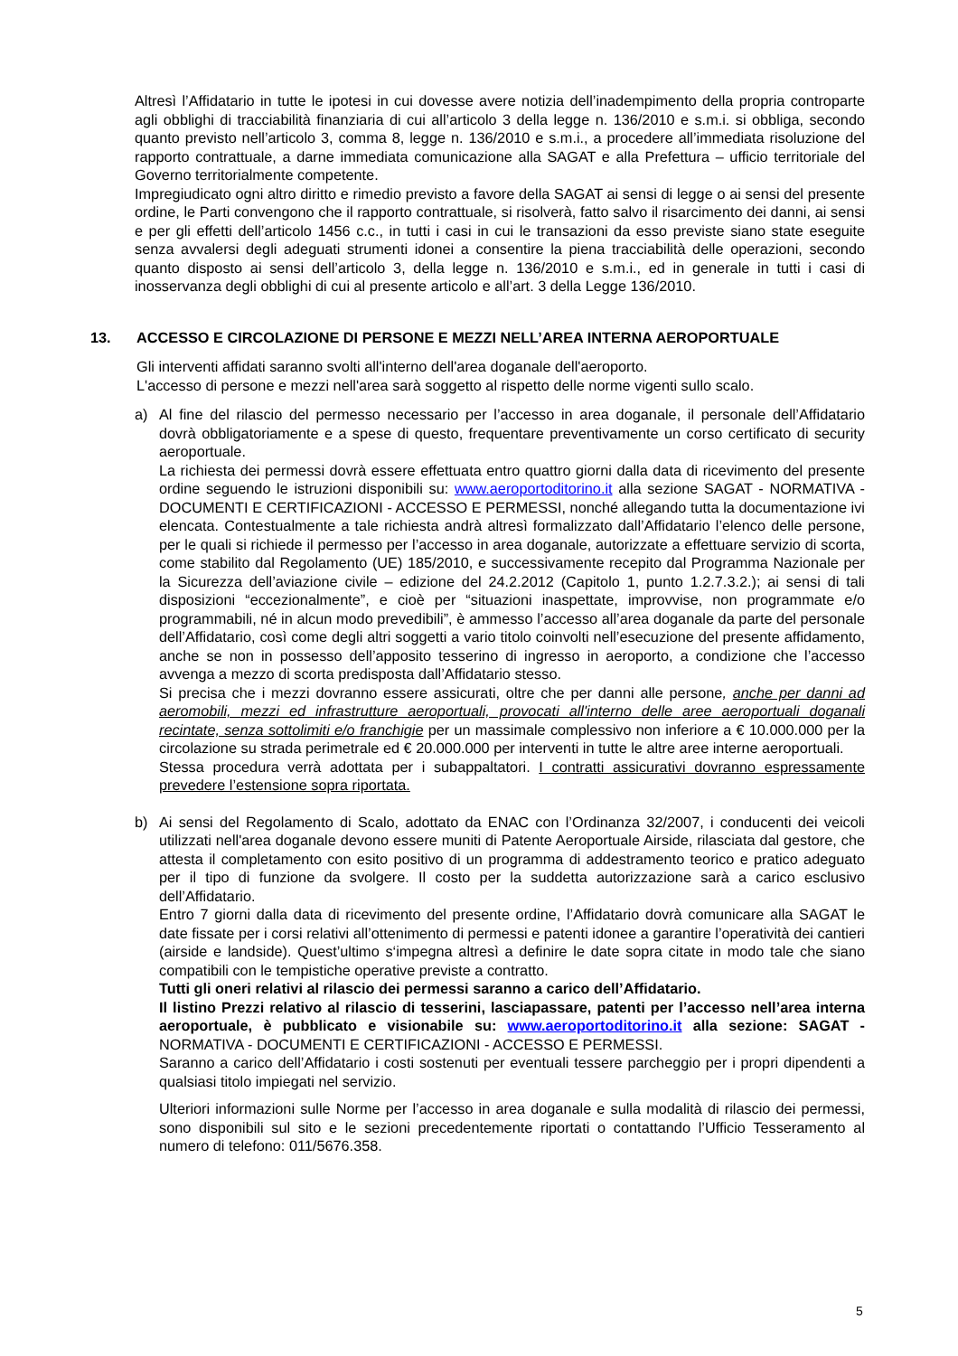Altresì l’Affidatario in tutte le ipotesi in cui dovesse avere notizia dell’inadempimento della propria controparte agli obblighi di tracciabilità finanziaria di cui all’articolo 3 della legge n. 136/2010 e s.m.i. si obbliga, secondo quanto previsto nell’articolo 3, comma 8, legge n. 136/2010 e s.m.i., a procedere all’immediata risoluzione del rapporto contrattuale, a darne immediata comunicazione alla SAGAT e alla Prefettura – ufficio territoriale del Governo territorialmente competente.
Impregiudicato ogni altro diritto e rimedio previsto a favore della SAGAT ai sensi di legge o ai sensi del presente ordine, le Parti convengono che il rapporto contrattuale, si risolverà, fatto salvo il risarcimento dei danni, ai sensi e per gli effetti dell’articolo 1456 c.c., in tutti i casi in cui le transazioni da esso previste siano state eseguite senza avvalersi degli adeguati strumenti idonei a consentire la piena tracciabilità delle operazioni, secondo quanto disposto ai sensi dell’articolo 3, della legge n. 136/2010 e s.m.i., ed in generale in tutti i casi di inosservanza degli obblighi di cui al presente articolo e all’art. 3 della Legge 136/2010.
13. ACCESSO E CIRCOLAZIONE DI PERSONE E MEZZI NELL’AREA INTERNA AEROPORTUALE
Gli interventi affidati saranno svolti all'interno dell'area doganale dell'aeroporto.
L'accesso di persone e mezzi nell'area sarà soggetto al rispetto delle norme vigenti sullo scalo.
a) Al fine del rilascio del permesso necessario per l’accesso in area doganale, il personale dell’Affidatario dovrà obbligatoriamente e a spese di questo, frequentare preventivamente un corso certificato di security aeroportuale.
La richiesta dei permessi dovrà essere effettuata entro quattro giorni dalla data di ricevimento del presente ordine seguendo le istruzioni disponibili su: www.aeroportoditorino.it alla sezione SAGAT - NORMATIVA - DOCUMENTI E CERTIFICAZIONI - ACCESSO E PERMESSI, nonché allegando tutta la documentazione ivi elencata. Contestualmente a tale richiesta andrà altresì formalizzato dall’Affidatario l’elenco delle persone, per le quali si richiede il permesso per l’accesso in area doganale, autorizzate a effettuare servizio di scorta, come stabilito dal Regolamento (UE) 185/2010, e successivamente recepito dal Programma Nazionale per la Sicurezza dell’aviazione civile – edizione del 24.2.2012 (Capitolo 1, punto 1.2.7.3.2.); ai sensi di tali disposizioni “eccezionalmente”, e cioè per “situazioni inaspettate, improvvise, non programmate e/o programmabili, né in alcun modo prevedibili”, è ammesso l’accesso all’area doganale da parte del personale dell’Affidatario, così come degli altri soggetti a vario titolo coinvolti nell’esecuzione del presente affidamento, anche se non in possesso dell’apposito tesserino di ingresso in aeroporto, a condizione che l’accesso avvenga a mezzo di scorta predisposta dall’Affidatario stesso.
Si precisa che i mezzi dovranno essere assicurati, oltre che per danni alle persone, anche per danni ad aeromobili, mezzi ed infrastrutture aeroportuali, provocati all'interno delle aree aeroportuali doganali recintate, senza sottolimiti e/o franchigie per un massimale complessivo non inferiore a € 10.000.000 per la circolazione su strada perimetrale ed € 20.000.000 per interventi in tutte le altre aree interne aeroportuali.
Stessa procedura verrà adottata per i subappaltatori. I contratti assicurativi dovranno espressamente prevedere l’estensione sopra riportata.
b) Ai sensi del Regolamento di Scalo, adottato da ENAC con l’Ordinanza 32/2007, i conducenti dei veicoli utilizzati nell'area doganale devono essere muniti di Patente Aeroportuale Airside, rilasciata dal gestore, che attesta il completamento con esito positivo di un programma di addestramento teorico e pratico adeguato per il tipo di funzione da svolgere. Il costo per la suddetta autorizzazione sarà a carico esclusivo dell’Affidatario.
Entro 7 giorni dalla data di ricevimento del presente ordine, l’Affidatario dovrà comunicare alla SAGAT le date fissate per i corsi relativi all’ottenimento di permessi e patenti idonee a garantire l’operatività dei cantieri (airside e landside). Quest’ultimo s‘impegna altresì a definire le date sopra citate in modo tale che siano compatibili con le tempistiche operative previste a contratto.
Tutti gli oneri relativi al rilascio dei permessi saranno a carico dell’Affidatario.
Il listino Prezzi relativo al rilascio di tesserini, lasciapassare, patenti per l’accesso nell’area interna aeroportuale, è pubblicato e visionabile su: www.aeroportoditorino.it alla sezione: SAGAT - NORMATIVA - DOCUMENTI E CERTIFICAZIONI - ACCESSO E PERMESSI.
Saranno a carico dell’Affidatario i costi sostenuti per eventuali tessere parcheggio per i propri dipendenti a qualsiasi titolo impiegati nel servizio.
Ulteriori informazioni sulle Norme per l’accesso in area doganale e sulla modalità di rilascio dei permessi, sono disponibili sul sito e le sezioni precedentemente riportati o contattando l’Ufficio Tesseramento al numero di telefono: 011/5676.358.
5